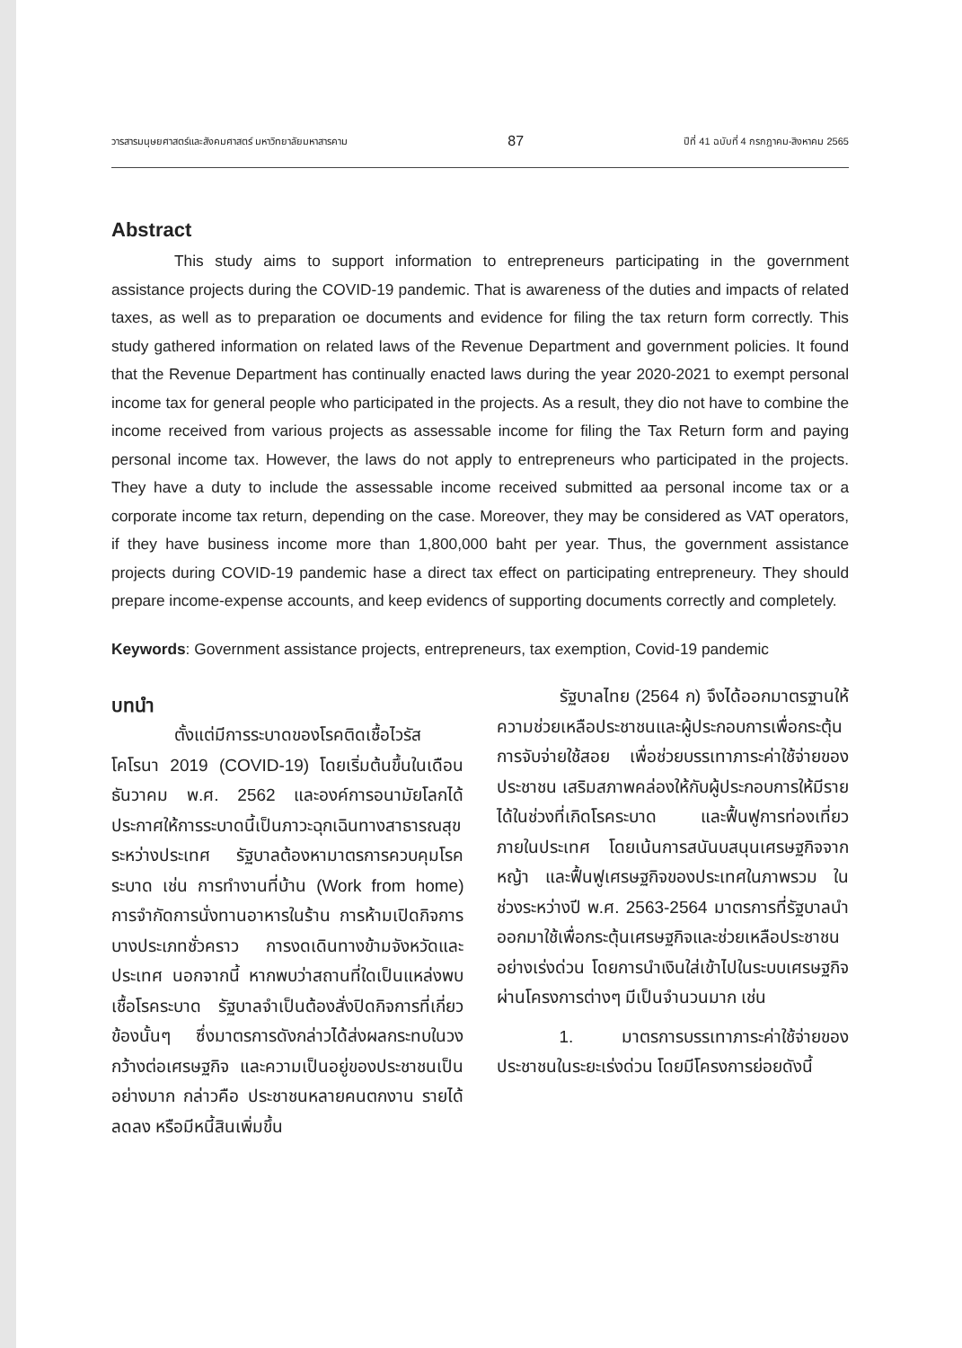วารสารมนุษยศาสตร์และสังคมศาสตร์ มหาวิทยาลัยมหาสารคาม 87 ปีที่ 41 ฉบับที่ 4 กรกฎาคม-สิงหาคม 2565
Abstract
This study aims to support information to entrepreneurs participating in the government assistance projects during the COVID-19 pandemic. That is awareness of the duties and impacts of related taxes, as well as to preparation oe documents and evidence for filing the tax return form correctly. This study gathered information on related laws of the Revenue Department and government policies. It found that the Revenue Department has continually enacted laws during the year 2020-2021 to exempt personal income tax for general people who participated in the projects. As a result, they dio not have to combine the income received from various projects as assessable income for filing the Tax Return form and paying personal income tax. However, the laws do not apply to entrepreneurs who participated in the projects. They have a duty to include the assessable income received submitted aa personal income tax or a corporate income tax return, depending on the case. Moreover, they may be considered as VAT operators, if they have business income more than 1,800,000 baht per year. Thus, the government assistance projects during COVID-19 pandemic hase a direct tax effect on participating entrepreneury. They should prepare income-expense accounts, and keep evidencs of supporting documents correctly and completely.
Keywords: Government assistance projects, entrepreneurs, tax exemption, Covid-19 pandemic
บทนำ
ตั้งแต่มีการระบาดของโรคติดเชื้อไวรัสโคโรนา 2019 (COVID-19) โดยเริ่มต้นขึ้นในเดือนธันวาคม พ.ศ. 2562 และองค์การอนามัยโลกได้ประกาศให้การระบาดนี้เป็นภาวะฉุกเฉินทางสาธารณสุขระหว่างประเทศ รัฐบาลต้องหามาตรการควบคุมโรคระบาด เช่น การทำงานที่บ้าน (Work from home) การจำกัดการนั่งทานอาหารในร้าน การห้ามเปิดกิจการบางประเภทชั่วคราว การงดเดินทางข้ามจังหวัดและประเทศ นอกจากนี้ หากพบว่าสถานที่ใดเป็นแหล่งพบเชื้อโรคระบาด รัฐบาลจำเป็นต้องสั่งปิดกิจการที่เกี่ยวข้องนั้นๆ ซึ่งมาตรการดังกล่าวได้ส่งผลกระทบในวงกว้างต่อเศรษฐกิจ และความเป็นอยู่ของประชาชนเป็นอย่างมาก กล่าวคือ ประชาชนหลายคนตกงาน รายได้ลดลง หรือมีหนี้สินเพิ่มขึ้น
รัฐบาลไทย (2564 ก) จึงได้ออกมาตรฐานให้ความช่วยเหลือประชาชนและผู้ประกอบการเพื่อกระตุ้นการจับจ่ายใช้สอย เพื่อช่วยบรรเทาภาระค่าใช้จ่ายของประชาชน เสริมสภาพคล่องให้กับผู้ประกอบการให้มีรายได้ในช่วงที่เกิดโรคระบาด และฟื้นฟูการท่องเที่ยวภายในประเทศ โดยเน้นการสนันบสนุนเศรษฐกิจจากหญ้า และฟื้นฟูเศรษฐกิจของประเทศในภาพรวม ในช่วงระหว่างปี พ.ศ. 2563-2564 มาตรการที่รัฐบาลนำออกมาใช้เพื่อกระตุ้นเศรษฐกิจและช่วยเหลือประชาชนอย่างเร่งด่วน โดยการนำเงินใส่เข้าไปในระบบเศรษฐกิจผ่านโครงการต่างๆ มีเป็นจำนวนมาก เช่น
1. มาตรการบรรเทาภาระค่าใช้จ่ายของประชาชนในระยะเร่งด่วน โดยมีโครงการย่อยดังนี้